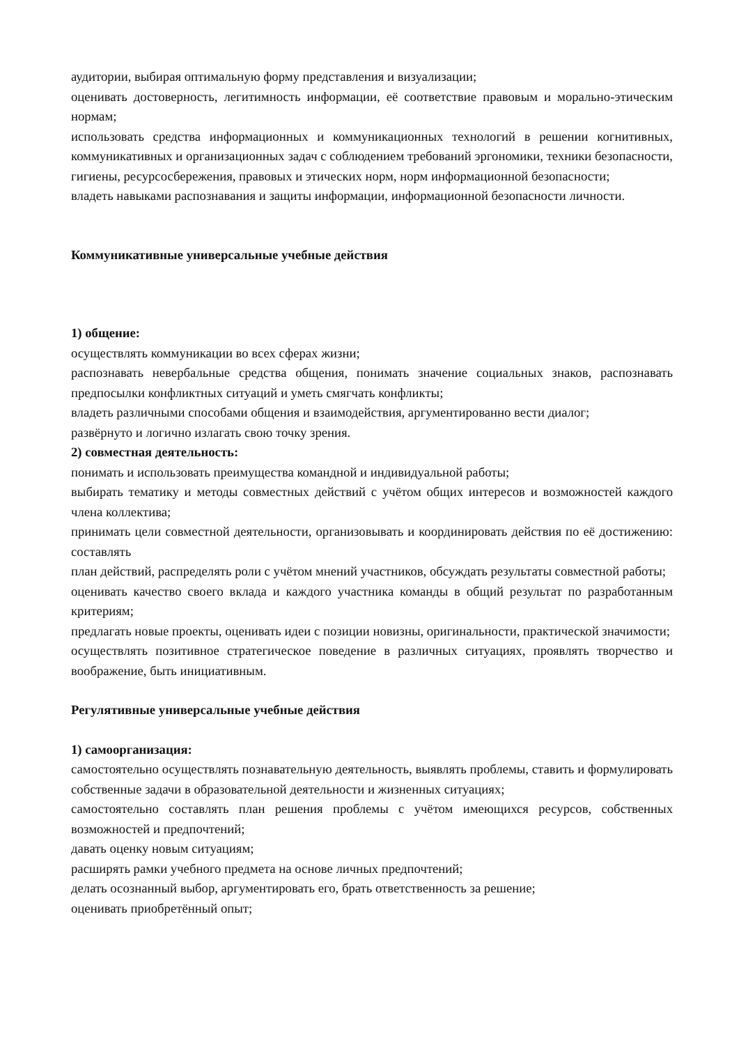аудитории, выбирая оптимальную форму представления и визуализации;
оценивать достоверность, легитимность информации, её соответствие правовым и морально-этическим нормам;
использовать средства информационных и коммуникационных технологий в решении когнитивных, коммуникативных и организационных задач с соблюдением требований эргономики, техники безопасности, гигиены, ресурсосбережения, правовых и этических норм, норм информационной безопасности;
владеть навыками распознавания и защиты информации, информационной безопасности личности.
Коммуникативные универсальные учебные действия
1) общение:
осуществлять коммуникации во всех сферах жизни;
распознавать невербальные средства общения, понимать значение социальных знаков, распознавать предпосылки конфликтных ситуаций и уметь смягчать конфликты;
владеть различными способами общения и взаимодействия, аргументированно вести диалог;
развёрнуто и логично излагать свою точку зрения.
2) совместная деятельность:
понимать и использовать преимущества командной и индивидуальной работы;
выбирать тематику и методы совместных действий с учётом общих интересов и возможностей каждого члена коллектива;
принимать цели совместной деятельности, организовывать и координировать действия по её достижению: составлять
план действий, распределять роли с учётом мнений участников, обсуждать результаты совместной работы;
оценивать качество своего вклада и каждого участника команды в общий результат по разработанным критериям;
предлагать новые проекты, оценивать идеи с позиции новизны, оригинальности, практической значимости;
осуществлять позитивное стратегическое поведение в различных ситуациях, проявлять творчество и воображение, быть инициативным.
Регулятивные универсальные учебные действия
1) самоорганизация:
самостоятельно осуществлять познавательную деятельность, выявлять проблемы, ставить и формулировать собственные задачи в образовательной деятельности и жизненных ситуациях;
самостоятельно составлять план решения проблемы с учётом имеющихся ресурсов, собственных возможностей и предпочтений;
давать оценку новым ситуациям;
расширять рамки учебного предмета на основе личных предпочтений;
делать осознанный выбор, аргументировать его, брать ответственность за решение;
оценивать приобретённый опыт;